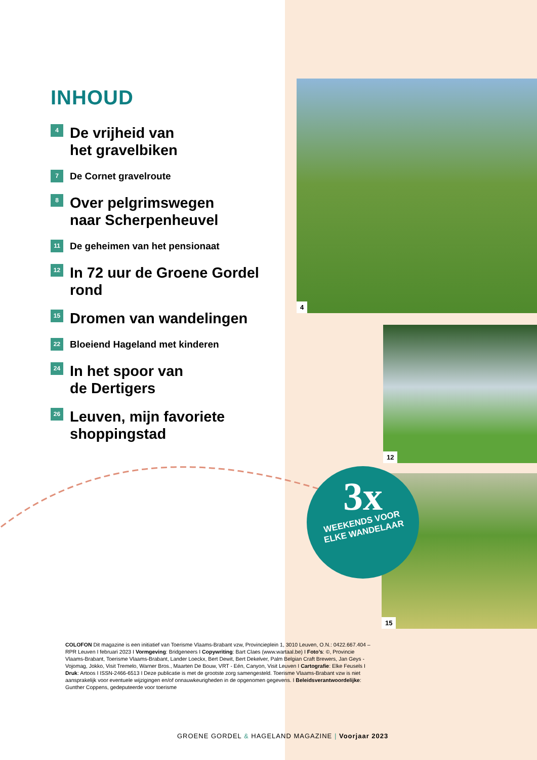INHOUD
4
De vrijheid van
het gravelbiken
7
De Cornet gravelroute
8
Over pelgrimswegen
naar Scherpenheuvel
11
De geheimen van het pensionaat
12
In 72 uur de Groene Gordel rond
15
Dromen van wandelingen
22
Bloeiend Hageland met kinderen
24
In het spoor van
de Dertigers
26
Leuven, mijn favoriete
shoppingstad
4
12
15
3x
WEEKENDS VOOR
ELKE WANDELAAR
COLOFON Dit magazine is een initiatief van Toerisme Vlaams-Brabant vzw, Provincieplein 1, 3010 Leuven, O.N.: 0422.667.404 – RPR Leuven I februari 2023 I Vormgeving: Bridgeneers I Copywriting: Bart Claes (www.wartaal.be) I Foto’s: ©, Provincie Vlaams-Brabant, Toerisme Vlaams-Brabant, Lander Loeckx, Bert Dewit, Bert Dekelver, Palm Belgian Craft Brewers, Jan Geys - Vojomag, Jokko, Visit Tremelo, Warner Bros., Maarten De Bouw, VRT - Eén, Canyon, Visit Leuven I Cartografie: Elke Feusels I Druk: Artoos I ISSN-2466-6513 I Deze publicatie is met de grootste zorg samengesteld. Toerisme Vlaams-Brabant vzw is niet aansprakelijk voor eventuele wijzigingen en/of onnauwkeurigheden in de opgenomen gegevens. I Beleidsverantwoordelijke: Gunther Coppens, gedeputeerde voor toerisme
GROENE GORDEL & HAGELAND MAGAZINE | Voorjaar 2023